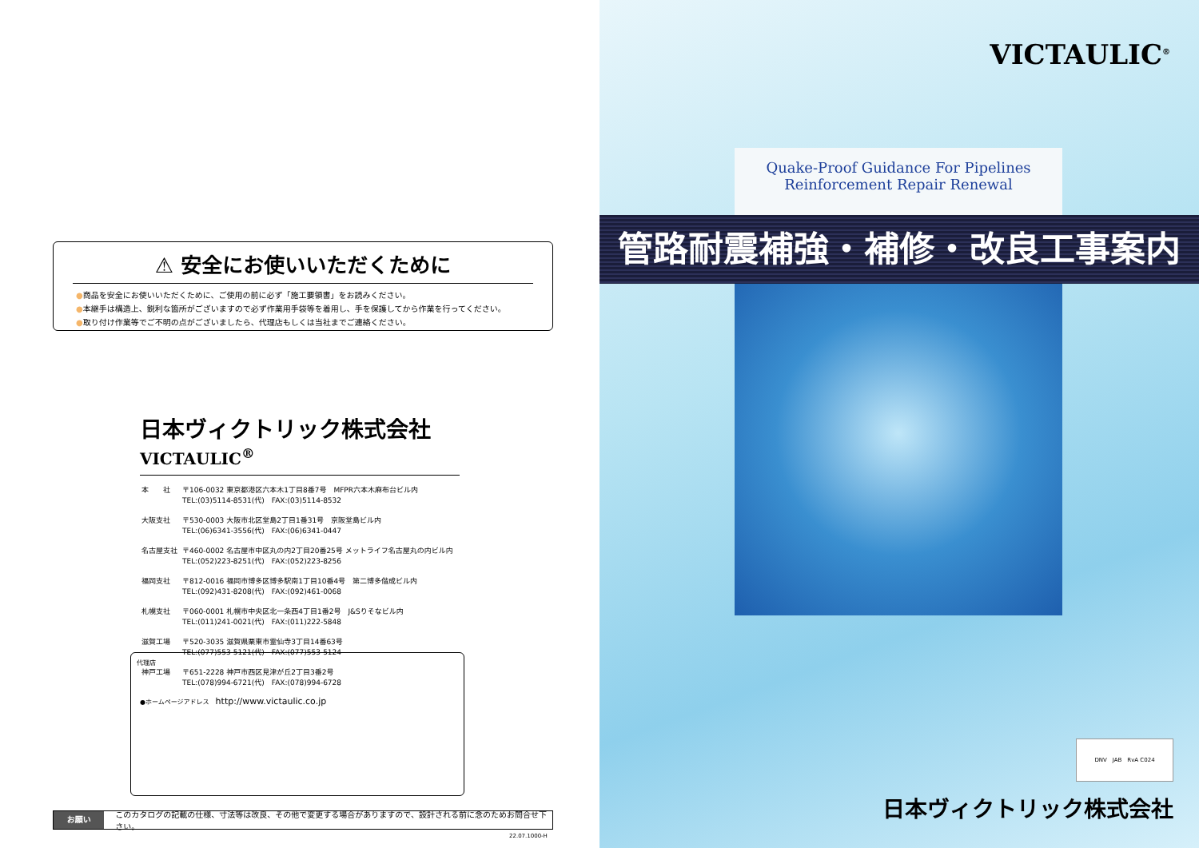⚠ 安全にお使いいただくために
●商品を安全にお使いいただくために、ご使用の前に必ず「施工要領書」をお読みください。
●本継手は構造上、鋭利な箇所がございますので必ず作業用手袋等を着用し、手を保護してから作業を行ってください。
●取り付け作業等でご不明の点がございましたら、代理店もしくは当社までご連絡ください。
日本ヴィクトリック株式会社 VICTAULIC<sup>®</sup>
| 本 社 | 〒106-0032 東京都港区六本木1丁目8番7号 MFPR六本木麻布台ビル内 TEL:(03)5114-8531(代) FAX:(03)5114-8532 |
| 大阪支社 | 〒530-0003 大阪市北区堂島2丁目1番31号 京阪堂島ビル内 TEL:(06)6341-3556(代) FAX:(06)6341-0447 |
| 名古屋支社 | 〒460-0002 名古屋市中区丸の内2丁目20番25号 メットライフ名古屋丸の内ビル内 TEL:(052)223-8251(代) FAX:(052)223-8256 |
| 福岡支社 | 〒812-0016 福岡市博多区博多駅南1丁目10番4号 第二博多偕成ビル内 TEL:(092)431-8208(代) FAX:(092)461-0068 |
| 札幌支社 | 〒060-0001 札幌市中央区北一条西4丁目1番2号 J&Sりそなビル内 TEL:(011)241-0021(代) FAX:(011)222-5848 |
| 滋賀工場 | 〒520-3035 滋賀県栗東市霊仙寺3丁目14番63号 TEL:(077)553-5121(代) FAX:(077)553-5124 |
| 神戸工場 | 〒651-2228 神戸市西区見津が丘2丁目3番2号 TEL:(078)994-6721(代) FAX:(078)994-6728 |
●ホームページアドレス　http://www.victaulic.co.jp
代理店
お願い このカタログの記載の仕様、寸法等は改良、その他で変更する場合がありますので、設計される前に念のためお問合せ下さい。
22.07.1000-H
VICTAULIC<sup>®</sup>
Quake-Proof Guidance For Pipelines
Reinforcement Repair Renewal
管路耐震補強・補修・改良工事案内
DNV　JAB　RvA C024
日本ヴィクトリック株式会社